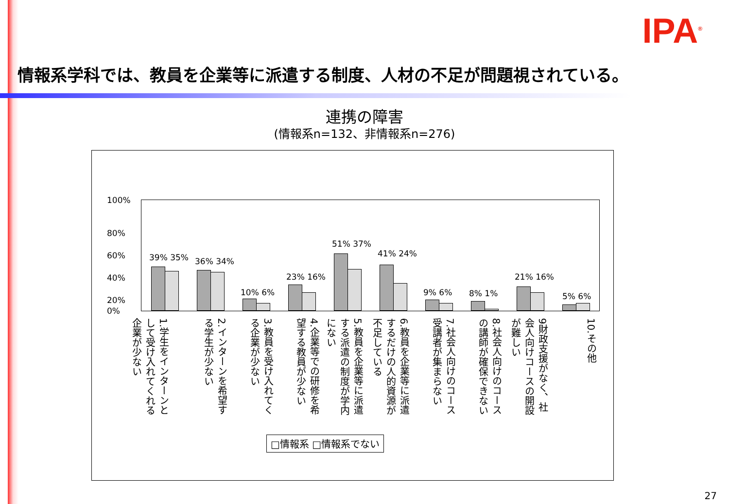IPA<sup>®</sup>
情報系学科では、教員を企業等に派遣する制度、人材の不足が問題視されている。
連携の障害
(情報系n=132、非情報系n=276)
39% 35% 36% 34%
10% 6%
23% 16%
51% 37%
41% 24%
9% 6% 8% 1%
21% 16%
5% 6%
100%
80%
60%
40%
20%
0%
1.学生をインターンとして受け入れてくれる企業が少ない
2.インターンを希望する学生が少ない
3.教員を受け入れてくる企業が少ない
4.企業等での研修を希望する教員が少ない
5.教員を企業等に派遣する派遣の制度が学内にない
6.教員を企業等に派遣するだけの人的資源が不足している
7.社会人向けのコース受講者が集まらない
8.社会人向けのコースの講師が確保できない
9財政支援がなく、社会人向けコースの開設が難しい
10.その他
□情報系 □情報系でない
27